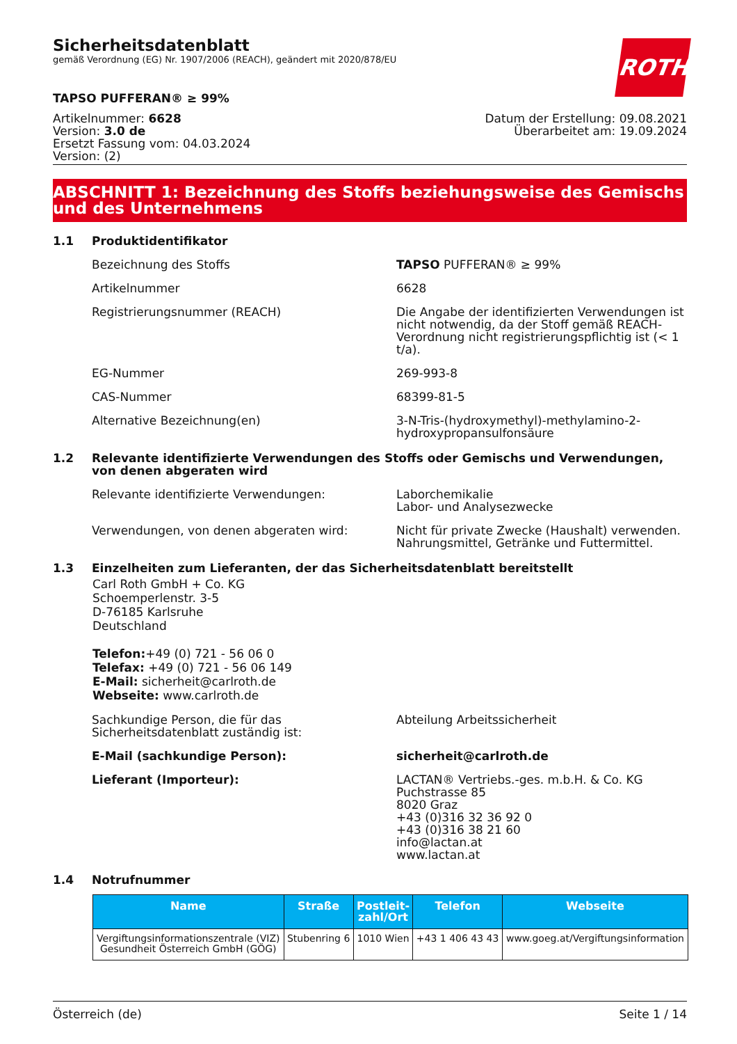Sicherheitsdatenblatt
gemäß Verordnung (EG) Nr. 1907/2006 (REACH), geändert mit 2020/878/EU
ROTH
TAPSO PUFFERAN® ≥ 99%
Artikelnummer: 6628
Version: 3.0 de
Ersetzt Fassung vom: 04.03.2024
Version: (2)
Datum der Erstellung: 09.08.2021
Überarbeitet am: 19.09.2024
ABSCHNITT 1: Bezeichnung des Stoffs beziehungsweise des Gemischs und des Unternehmens
1.1 Produktidentifikator
Bezeichnung des Stoffs TAPSO PUFFERAN® ≥ 99%
Artikelnummer 6628
Registrierungsnummer (REACH) Die Angabe der identifizierten Verwendungen ist nicht notwendig, da der Stoff gemäß REACH-Verordnung nicht registrierungspflichtig ist (< 1 t/a).
EG-Nummer 269-993-8
CAS-Nummer 68399-81-5
Alternative Bezeichnung(en) 3-N-Tris-(hydroxymethyl)-methylamino-2-hydroxypropansulfonsäure
1.2 Relevante identifizierte Verwendungen des Stoffs oder Gemischs und Verwendungen, von denen abgeraten wird
Relevante identifizierte Verwendungen: Laborchemikalie
Labor- und Analysezwecke
Verwendungen, von denen abgeraten wird: Nicht für private Zwecke (Haushalt) verwenden.
Nahrungsmittel, Getränke und Futtermittel.
1.3 Einzelheiten zum Lieferanten, der das Sicherheitsdatenblatt bereitstellt
Carl Roth GmbH + Co. KG
Schoemperlenstr. 3-5
D-76185 Karlsruhe
Deutschland
Telefon:+49 (0) 721 - 56 06 0
Telefax: +49 (0) 721 - 56 06 149
E-Mail: sicherheit@carlroth.de
Webseite: www.carlroth.de
Sachkundige Person, die für das Sicherheitsdatenblatt zuständig ist:
Abteilung Arbeitssicherheit
E-Mail (sachkundige Person): sicherheit@carlroth.de
Lieferant (Importeur): LACTAN® Vertriebs.-ges. m.b.H. & Co. KG
Puchstrasse 85
8020 Graz
+43 (0)316 32 36 92 0
+43 (0)316 38 21 60
info@lactan.at
www.lactan.at
1.4 Notrufnummer
| Name | Straße | Postleit- zahl/Ort | Telefon | Webseite |
| --- | --- | --- | --- | --- |
| Vergiftungsinformationszentrale (VIZ) Gesundheit Österreich GmbH (GÖG) | Stubenring 6 | 1010 Wien | +43 1 406 43 43 | www.goeg.at/Vergiftungsinformation |
Österreich (de) Seite 1 / 14